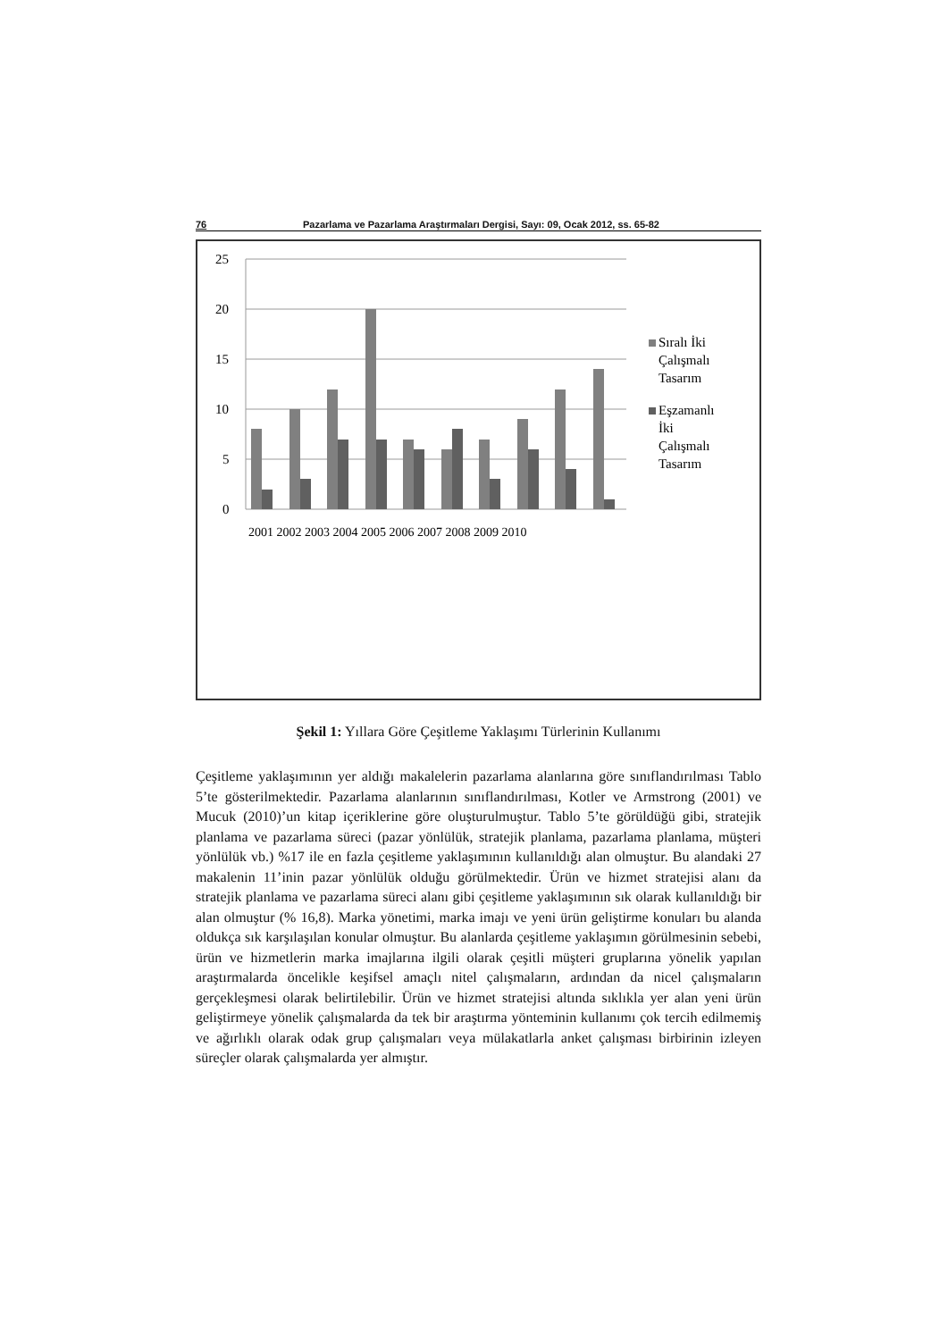76 Pazarlama ve Pazarlama Araştırmaları Dergisi, Sayı: 09, Ocak 2012, ss. 65-82
25
20
15
10
5
0
2001 2002 2003 2004 2005 2006 2007 2008 2009 2010
Sıralı İki
Çalışmalı
Tasarım
Eşzamanlı
İki
Çalışmalı
Tasarım
Şekil 1: Yıllara Göre Çeşitleme Yaklaşımı Türlerinin Kullanımı
Çeşitleme yaklaşımının yer aldığı makalelerin pazarlama alanlarına göre sınıflandırılması Tablo 5’te gösterilmektedir. Pazarlama alanlarının sınıflandırılması, Kotler ve Armstrong (2001) ve Mucuk (2010)’un kitap içeriklerine göre oluşturulmuştur. Tablo 5’te görüldüğü gibi, stratejik planlama ve pazarlama süreci (pazar yönlülük, stratejik planlama, pazarlama planlama, müşteri yönlülük vb.) %17 ile en fazla çeşitleme yaklaşımının kullanıldığı alan olmuştur. Bu alandaki 27 makalenin 11’inin pazar yönlülük olduğu görülmektedir. Ürün ve hizmet stratejisi alanı da stratejik planlama ve pazarlama süreci alanı gibi çeşitleme yaklaşımının sık olarak kullanıldığı bir alan olmuştur (% 16,8). Marka yönetimi, marka imajı ve yeni ürün geliştirme konuları bu alanda oldukça sık karşılaşılan konular olmuştur. Bu alanlarda çeşitleme yaklaşımın görülmesinin sebebi, ürün ve hizmetlerin marka imajlarına ilgili olarak çeşitli müşteri gruplarına yönelik yapılan araştırmalarda öncelikle keşifsel amaçlı nitel çalışmaların, ardından da nicel çalışmaların gerçekleşmesi olarak belirtilebilir. Ürün ve hizmet stratejisi altında sıklıkla yer alan yeni ürün geliştirmeye yönelik çalışmalarda da tek bir araştırma yönteminin kullanımı çok tercih edilmemiş ve ağırlıklı olarak odak grup çalışmaları veya mülakatlarla anket çalışması birbirinin izleyen süreçler olarak çalışmalarda yer almıştır.